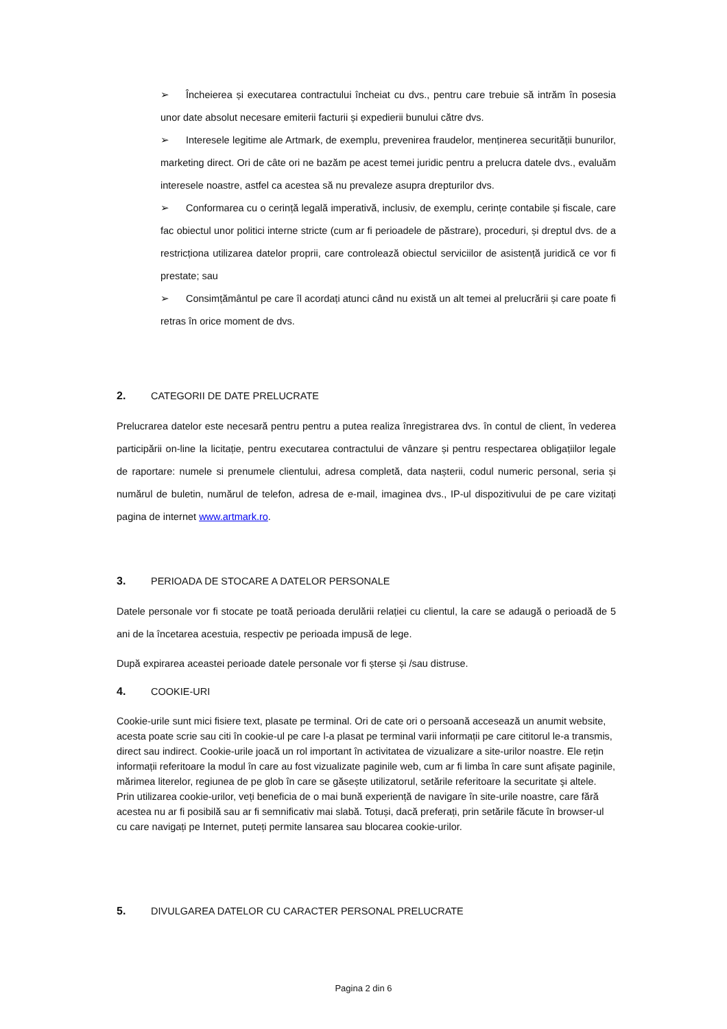➢ Încheierea și executarea contractului încheiat cu dvs., pentru care trebuie să intrăm în posesia unor date absolut necesare emiterii facturii și expedierii bunului către dvs.
➢ Interesele legitime ale Artmark, de exemplu, prevenirea fraudelor, menținerea securității bunurilor, marketing direct. Ori de câte ori ne bazăm pe acest temei juridic pentru a prelucra datele dvs., evaluăm interesele noastre, astfel ca acestea să nu prevaleze asupra drepturilor dvs.
➢ Conformarea cu o cerință legală imperativă, inclusiv, de exemplu, cerințe contabile și fiscale, care fac obiectul unor politici interne stricte (cum ar fi perioadele de păstrare), proceduri, și dreptul dvs. de a restricționa utilizarea datelor proprii, care controlează obiectul serviciilor de asistență juridică ce vor fi prestate; sau
➢ Consimțământul pe care îl acordați atunci când nu există un alt temei al prelucrării și care poate fi retras în orice moment de dvs.
2. CATEGORII DE DATE PRELUCRATE
Prelucrarea datelor este necesară pentru pentru a putea realiza înregistrarea dvs. în contul de client, în vederea participării on-line la licitație, pentru executarea contractului de vânzare și pentru respectarea obligațiilor legale de raportare: numele si prenumele clientului, adresa completă, data nașterii, codul numeric personal, seria și numărul de buletin, numărul de telefon, adresa de e-mail, imaginea dvs., IP-ul dispozitivului de pe care vizitați pagina de internet www.artmark.ro.
3. PERIOADA DE STOCARE A DATELOR PERSONALE
Datele personale vor fi stocate pe toată perioada derulării relației cu clientul, la care se adaugă o perioadă de 5 ani de la încetarea acestuia, respectiv pe perioada impusă de lege.
După expirarea aceastei perioade datele personale vor fi șterse și /sau distruse.
4. COOKIE-URI
Cookie-urile sunt mici fisiere text, plasate pe terminal. Ori de cate ori o persoană accesează un anumit website, acesta poate scrie sau citi în cookie-ul pe care l-a plasat pe terminal varii informații pe care cititorul le-a transmis, direct sau indirect. Cookie-urile joacă un rol important în activitatea de vizualizare a site-urilor noastre. Ele rețin informații referitoare la modul în care au fost vizualizate paginile web, cum ar fi limba în care sunt afișate paginile, mărimea literelor, regiunea de pe glob în care se găsește utilizatorul, setările referitoare la securitate şi altele. Prin utilizarea cookie-urilor, veți beneficia de o mai bună experiență de navigare în site-urile noastre, care fără acestea nu ar fi posibilă sau ar fi semnificativ mai slabă. Totuși, dacă preferați, prin setările făcute în browser-ul cu care navigați pe Internet, puteți permite lansarea sau blocarea cookie-urilor.
5. DIVULGAREA DATELOR CU CARACTER PERSONAL PRELUCRATE
Pagina 2 din 6